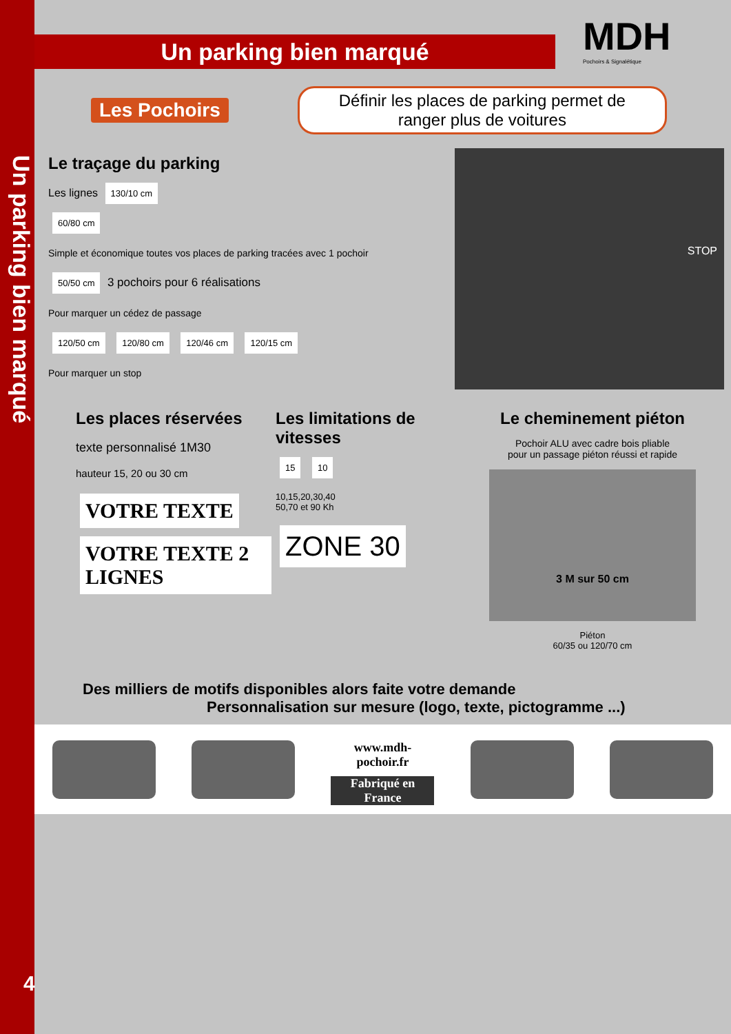Un parking bien marqué
Un parking bien marqué
MDH Pochoirs & Signalétique
Les Pochoirs Définir les places de parking permet de ranger plus de voitures
Le traçage du parking
Les lignes 130/10 cm
60/80 cm
Simple et économique toutes vos places de parking tracées avec 1 pochoir
50/50 cm 3 pochoirs pour 6 réalisations
Pour marquer un cédez de passage
120/50 cm 120/80 cm 120/46 cm 120/15 cm
Pour marquer un stop
STOP
Les places réservées
texte personnalisé 1M30
hauteur 15, 20 ou 30 cm
VOTRE TEXTE VOTRE TEXTE 2 LIGNES
Les limitations de vitesses
15 10
10,15,20,30,40
50,70 et 90 Kh
ZONE 30
Le cheminement piéton
Pochoir ALU avec cadre bois pliable
pour un passage piéton réussi et rapide
3 M sur 50 cm
Piéton
60/35 ou 120/70 cm
Des milliers de motifs disponibles alors faite votre demande
Personnalisation sur mesure (logo, texte, pictogramme ...)
www.mdh-pochoir.fr
Fabriqué en France
4